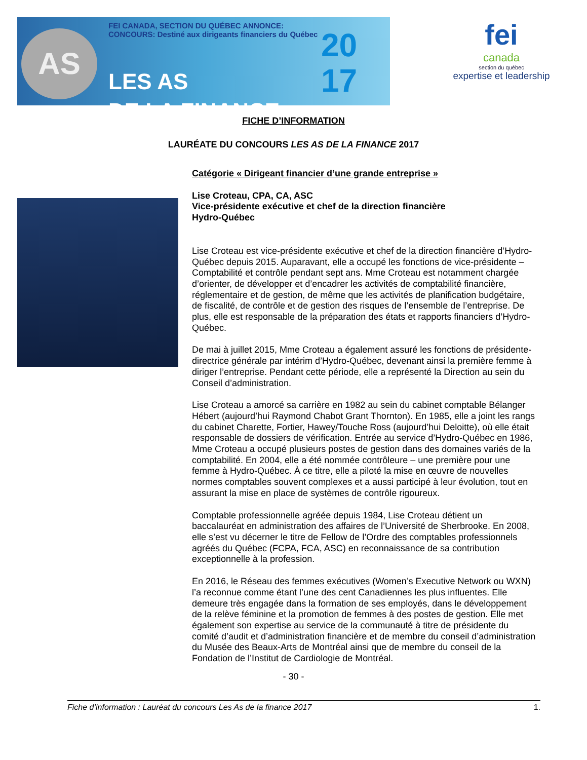AS
FEI CANADA, SECTION DU QUÉBEC ANNONCE:
CONCOURS: Destiné aux dirigeants financiers du Québec
LES AS
DE LA FINANCE
20
17
fei
canada
section du québec
expertise et leadership
FICHE D’INFORMATION
LAURÉATE DU CONCOURS LES AS DE LA FINANCE 2017
Catégorie « Dirigeant financier d’une grande entreprise »
Lise Croteau, CPA, CA, ASC
Vice-présidente exécutive et chef de la direction financière
Hydro-Québec
Lise Croteau est vice-présidente exécutive et chef de la direction financière d’Hydro-Québec depuis 2015. Auparavant, elle a occupé les fonctions de vice-présidente – Comptabilité et contrôle pendant sept ans. Mme Croteau est notamment chargée d’orienter, de développer et d’encadrer les activités de comptabilité financière, réglementaire et de gestion, de même que les activités de planification budgétaire, de fiscalité, de contrôle et de gestion des risques de l’ensemble de l’entreprise. De plus, elle est responsable de la préparation des états et rapports financiers d’Hydro-Québec.
De mai à juillet 2015, Mme Croteau a également assuré les fonctions de présidente-directrice générale par intérim d’Hydro-Québec, devenant ainsi la première femme à diriger l’entreprise. Pendant cette période, elle a représenté la Direction au sein du Conseil d’administration.
Lise Croteau a amorcé sa carrière en 1982 au sein du cabinet comptable Bélanger Hébert (aujourd’hui Raymond Chabot Grant Thornton). En 1985, elle a joint les rangs du cabinet Charette, Fortier, Hawey/Touche Ross (aujourd’hui Deloitte), où elle était responsable de dossiers de vérification. Entrée au service d’Hydro-Québec en 1986, Mme Croteau a occupé plusieurs postes de gestion dans des domaines variés de la comptabilité. En 2004, elle a été nommée contrôleure – une première pour une femme à Hydro-Québec. À ce titre, elle a piloté la mise en œuvre de nouvelles normes comptables souvent complexes et a aussi participé à leur évolution, tout en assurant la mise en place de systèmes de contrôle rigoureux.
Comptable professionnelle agréée depuis 1984, Lise Croteau détient un baccalauréat en administration des affaires de l’Université de Sherbrooke. En 2008, elle s’est vu décerner le titre de Fellow de l’Ordre des comptables professionnels agréés du Québec (FCPA, FCA, ASC) en reconnaissance de sa contribution exceptionnelle à la profession.
En 2016, le Réseau des femmes exécutives (Women’s Executive Network ou WXN) l’a reconnue comme étant l’une des cent Canadiennes les plus influentes. Elle demeure très engagée dans la formation de ses employés, dans le développement de la relève féminine et la promotion de femmes à des postes de gestion. Elle met également son expertise au service de la communauté à titre de présidente du comité d’audit et d’administration financière et de membre du conseil d’administration du Musée des Beaux-Arts de Montréal ainsi que de membre du conseil de la Fondation de l’Institut de Cardiologie de Montréal.
- 30 -
Fiche d’information : Lauréat du concours Les As de la finance 2017 1.